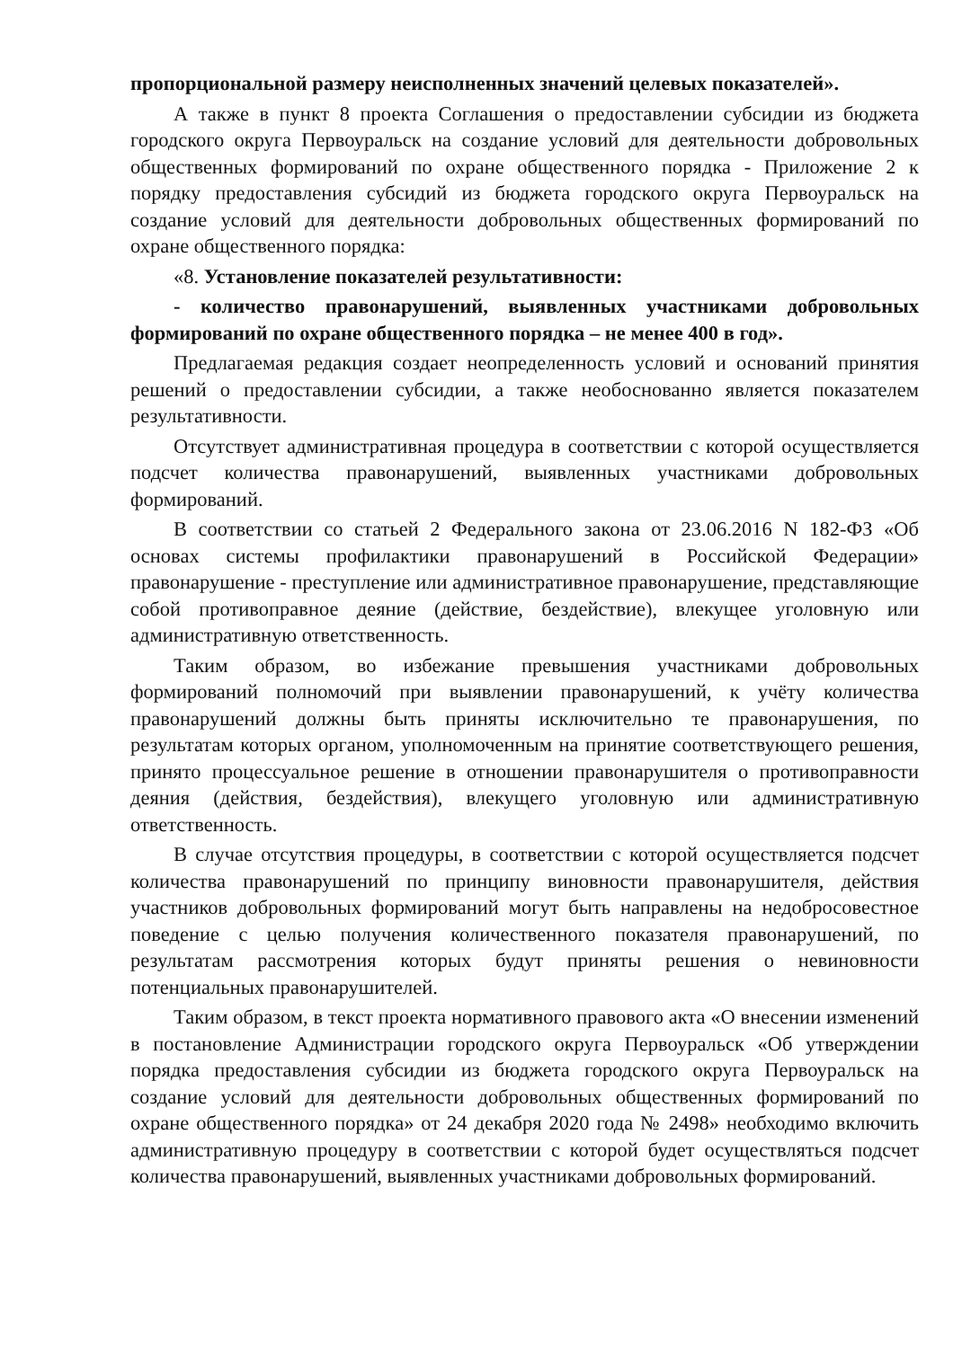пропорциональной размеру неисполненных значений целевых показателей».
А также в пункт 8 проекта Соглашения о предоставлении субсидии из бюджета городского округа Первоуральск на создание условий для деятельности добровольных общественных формирований по охране общественного порядка - Приложение 2 к порядку предоставления субсидий из бюджета городского округа Первоуральск на создание условий для деятельности добровольных общественных формирований по охране общественного порядка:
«8. Установление показателей результативности:
- количество правонарушений, выявленных участниками добровольных формирований по охране общественного порядка – не менее 400 в год».
Предлагаемая редакция создает неопределенность условий и оснований принятия решений о предоставлении субсидии, а также необоснованно является показателем результативности.
Отсутствует административная процедура в соответствии с которой осуществляется подсчет количества правонарушений, выявленных участниками добровольных формирований.
В соответствии со статьей 2 Федерального закона от 23.06.2016 N 182-ФЗ «Об основах системы профилактики правонарушений в Российской Федерации» правонарушение - преступление или административное правонарушение, представляющие собой противоправное деяние (действие, бездействие), влекущее уголовную или административную ответственность.
Таким образом, во избежание превышения участниками добровольных формирований полномочий при выявлении правонарушений, к учёту количества правонарушений должны быть приняты исключительно те правонарушения, по результатам которых органом, уполномоченным на принятие соответствующего решения, принято процессуальное решение в отношении правонарушителя о противоправности деяния (действия, бездействия), влекущего уголовную или административную ответственность.
В случае отсутствия процедуры, в соответствии с которой осуществляется подсчет количества правонарушений по принципу виновности правонарушителя, действия участников добровольных формирований могут быть направлены на недобросовестное поведение с целью получения количественного показателя правонарушений, по результатам рассмотрения которых будут приняты решения о невиновности потенциальных правонарушителей.
Таким образом, в текст проекта нормативного правового акта «О внесении изменений в постановление Администрации городского округа Первоуральск «Об утверждении порядка предоставления субсидии из бюджета городского округа Первоуральск на создание условий для деятельности добровольных общественных формирований по охране общественного порядка» от 24 декабря 2020 года № 2498» необходимо включить административную процедуру в соответствии с которой будет осуществляться подсчет количества правонарушений, выявленных участниками добровольных формирований.